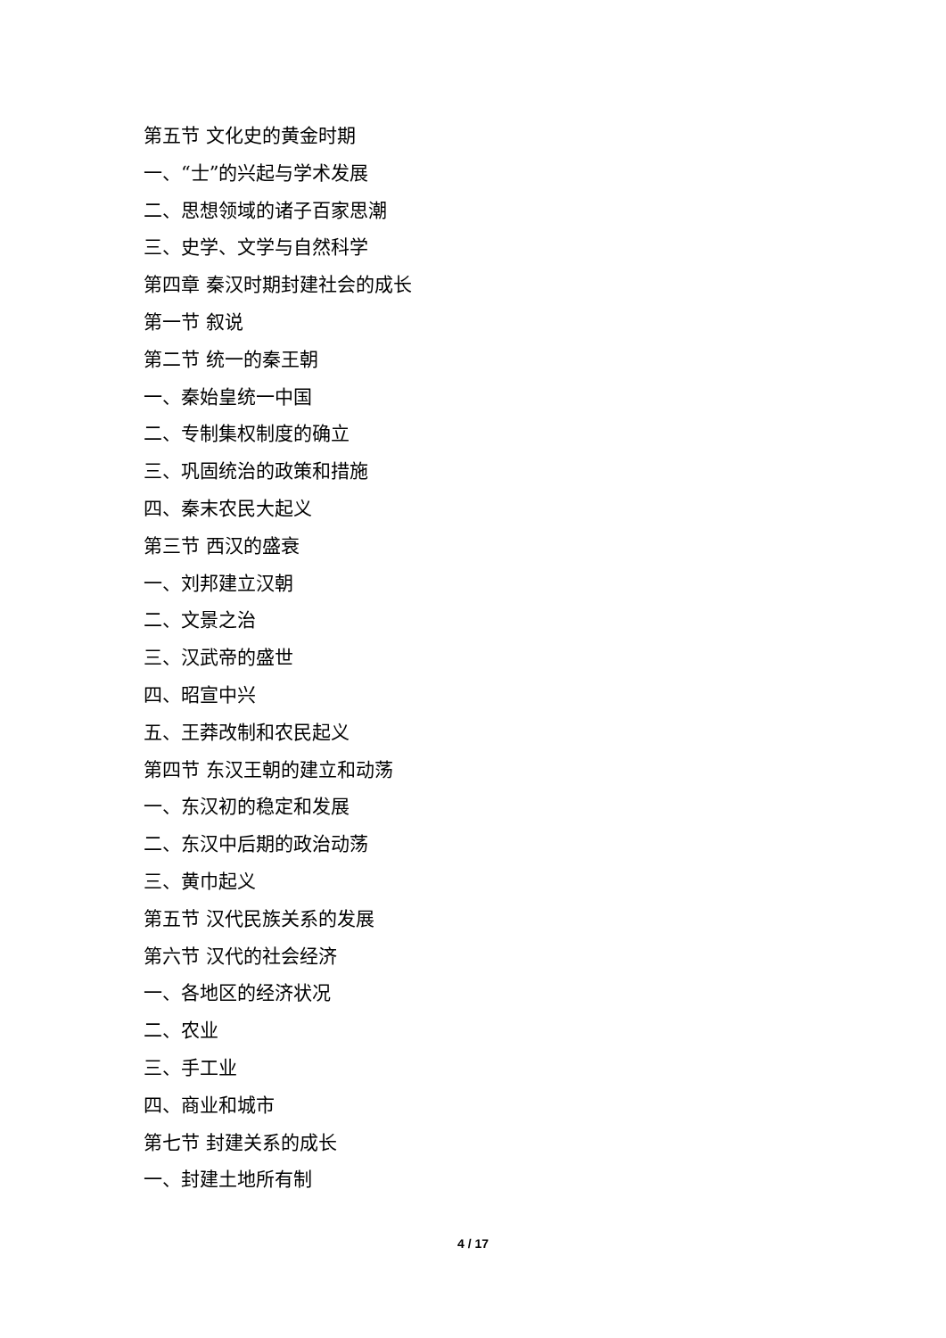第五节 文化史的黄金时期
一、“士”的兴起与学术发展
二、思想领域的诸子百家思潮
三、史学、文学与自然科学
第四章 秦汉时期封建社会的成长
第一节 叙说
第二节 统一的秦王朝
一、秦始皇统一中国
二、专制集权制度的确立
三、巩固统治的政策和措施
四、秦末农民大起义
第三节 西汉的盛衰
一、刘邦建立汉朝
二、文景之治
三、汉武帝的盛世
四、昭宣中兴
五、王莽改制和农民起义
第四节 东汉王朝的建立和动荡
一、东汉初的稳定和发展
二、东汉中后期的政治动荡
三、黄巾起义
第五节 汉代民族关系的发展
第六节 汉代的社会经济
一、各地区的经济状况
二、农业
三、手工业
四、商业和城市
第七节 封建关系的成长
一、封建土地所有制
4 / 17